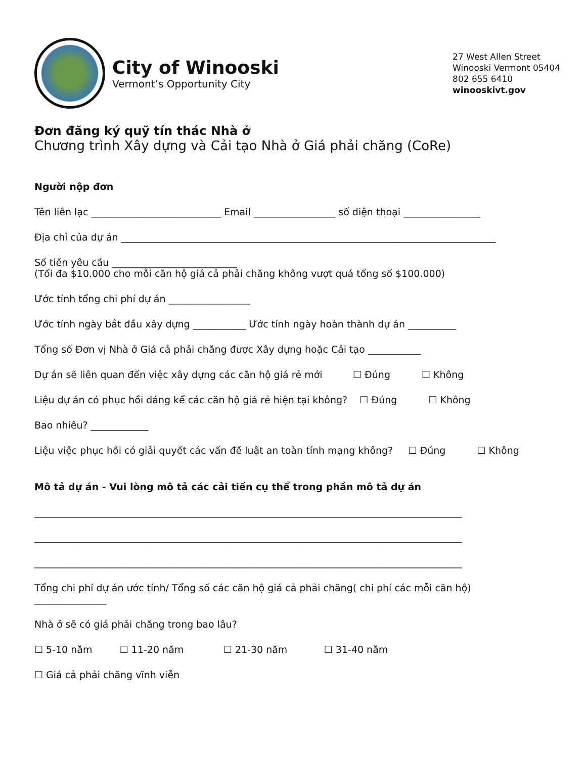City of Winooski
Vermont’s Opportunity City
27 West Allen Street
Winooski Vermont 05404
802 655 6410
winooskivt.gov
Đơn đăng ký quỹ tín thác Nhà ở
Chương trình Xây dựng và Cải tạo Nhà ở Giá phải chăng (CoRe)
Người nộp đơn
Tên liên lạc ___________________________ Email _________________ số điện thoại ________________
Địa chỉ của dự án ______________________________________________________________________________
Số tiền yêu cầu __________________________
(Tối đa $10.000 cho mỗi căn hộ giá cả phải chăng không vượt quá tổng số $100.000)
Ước tính tổng chi phí dự án _________________
Ước tính ngày bắt đầu xây dựng ___________ Ước tính ngày hoàn thành dự án __________
Tổng số Đơn vị Nhà ở Giá cả phải chăng được Xây dựng hoặc Cải tạo ___________
Dự án sẽ liên quan đến việc xây dựng các căn hộ giá rẻ mới ☐ Đúng ☐ Không
Liệu dự án có phục hồi đáng kể các căn hộ giá rẻ hiện tại không? ☐ Đúng ☐ Không
Bao nhiêu? ____________
Liệu việc phục hồi có giải quyết các vấn đề luật an toàn tính mạng không? ☐ Đúng ☐ Không
Mô tả dự án - Vui lòng mô tả các cải tiến cụ thể trong phần mô tả dự án
_________________________________________________________________________________________
_________________________________________________________________________________________
_________________________________________________________________________________________
Tổng chi phí dự án ước tính/ Tổng số các căn hộ giá cả phải chăng( chi phí các mỗi căn hộ)
_______________
Nhà ở sẽ có giá phải chăng trong bao lâu?
☐ 5-10 năm ☐ 11-20 năm ☐ 21-30 năm ☐ 31-40 năm
☐ Giá cả phải chăng vĩnh viễn